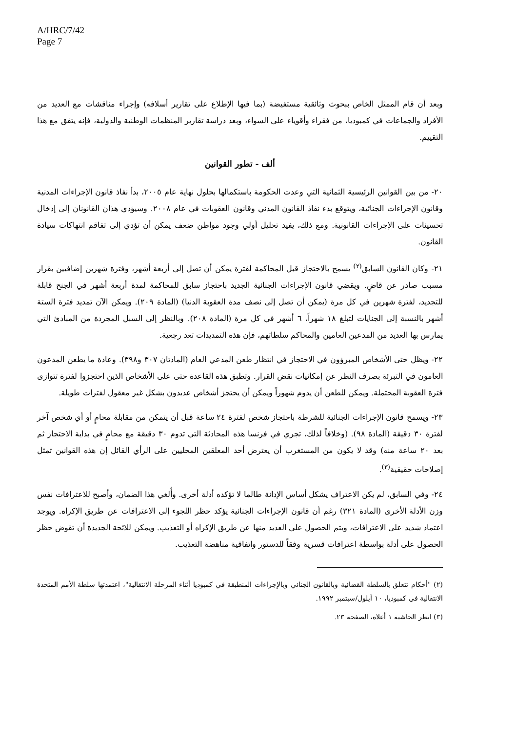A/HRC/7/42
Page 7
وبعد أن قام الممثل الخاص ببحوث وثائقية مستفيضة (بما فيها الإطلاع على تقارير أسلافه) وإجراء مناقشات مع العديد من الأفراد والجماعات في كمبوديا، من فقراء وأقوياء على السواء، وبعد دراسة تقارير المنظمات الوطنية والدولية، فإنه يتفق مع هذا التقييم.
ألف - تطور القوانين
٢٠- من بين القوانين الرئيسية الثمانية التي وعدت الحكومة باستكمالها بحلول نهاية عام ٢٠٠٥، بدأ نفاذ قانون الإجراءات المدنية وقانون الإجراءات الجنائية، ويتوقع بدء نفاذ القانون المدني وقانون العقوبات في عام ٢٠٠٨. وسيؤدي هذان القانونان إلى إدخال تحسينات على الإجراءات القانونية. ومع ذلك، يفيد تحليل أولي وجود مواطن ضعف يمكن أن تؤدي إلى تفاقم انتهاكات سيادة القانون.
٢١- وكان القانون السابق<sup>(٢)</sup> يسمح بالاحتجاز قبل المحاكمة لفترة يمكن أن تصل إلى أربعة أشهر، وفترة شهرين إضافيين بقرار مسبب صادر عن قاضٍ. ويقضي قانون الإجراءات الجنائية الجديد باحتجاز سابق للمحاكمة لمدة أربعة أشهر في الجنح قابلة للتجديد، لفترة شهرين في كل مرة (يمكن أن تصل إلى نصف مدة العقوبة الدنيا) (المادة ٢٠٩). ويمكن الآن تمديد فترة الستة أشهر بالنسبة إلى الجنايات لتبلغ ١٨ شهراً، ٦ أشهر في كل مرة (المادة ٢٠٨). وبالنظر إلى السبل المجردة من المبادئ التي يمارس بها العديد من المدعين العامين والمحاكم سلطاتهم، فإن هذه التمديدات تعد رجعية.
٢٢- ويظل حتى الأشخاص المبرؤون في الاحتجاز في انتظار طعن المدعي العام (المادتان ٣٠٧ و٣٩٨). وعادة ما يطعن المدعون العامون في التبرئة بصرف النظر عن إمكانيات نقض القرار. وتطبق هذه القاعدة حتى على الأشخاص الذين احتجزوا لفترة تتوازى فترة العقوبة المحتملة. ويمكن للطعن أن يدوم شهوراً ويمكن أن يحتجز أشخاص عديدون بشكل غير معقول لفترات طويلة.
٢٣- ويسمح قانون الإجراءات الجنائية للشرطة باحتجاز شخص لفترة ٢٤ ساعة قبل أن يتمكن من مقابلة محامٍ أو أي شخص آخر لفترة ٣٠ دقيقة (المادة ٩٨). (وخلافاً لذلك، تجري في فرنسا هذه المحادثة التي تدوم ٣٠ دقيقة مع محامٍ في بداية الاحتجاز ثم بعد ٢٠ ساعة منه) وقد لا يكون من المستغرب أن يعترض أحد المعلقين المحليين على الرأي القائل إن هذه القوانين تمثل إصلاحات حقيقية<sup>(٣)</sup>.
٢٤- وفي السابق، لم يكن الاعتراف يشكل أساس الإدانة طالما لا تؤكده أدلة أخرى. وأُلغي هذا الضمان، وأصبح للاعترافات نفس وزن الأدلة الأخرى (المادة ٣٢١) رغم أن قانون الإجراءات الجنائية يؤكد حظر اللجوء إلى الاعترافات عن طريق الإكراه. ويوجد اعتماد شديد على الاعترافات، ويتم الحصول على العديد منها عن طريق الإكراه أو التعذيب. ويمكن للائحة الجديدة أن تقوض حظر الحصول على أدلة بواسطة اعترافات قسرية وفقاً للدستور واتفاقية مناهضة التعذيب.
(٢) "أحكام تتعلق بالسلطة القضائية وبالقانون الجنائي وبالإجراءات المنطبقة في كمبوديا أثناء المرحلة الانتقالية"، اعتمدتها سلطة الأمم المتحدة الانتقالية في كمبوديا، ١٠ أيلول/سبتمبر ١٩٩٢.
(٣) انظر الحاشية ١ أعلاه، الصفحة ٢٣.